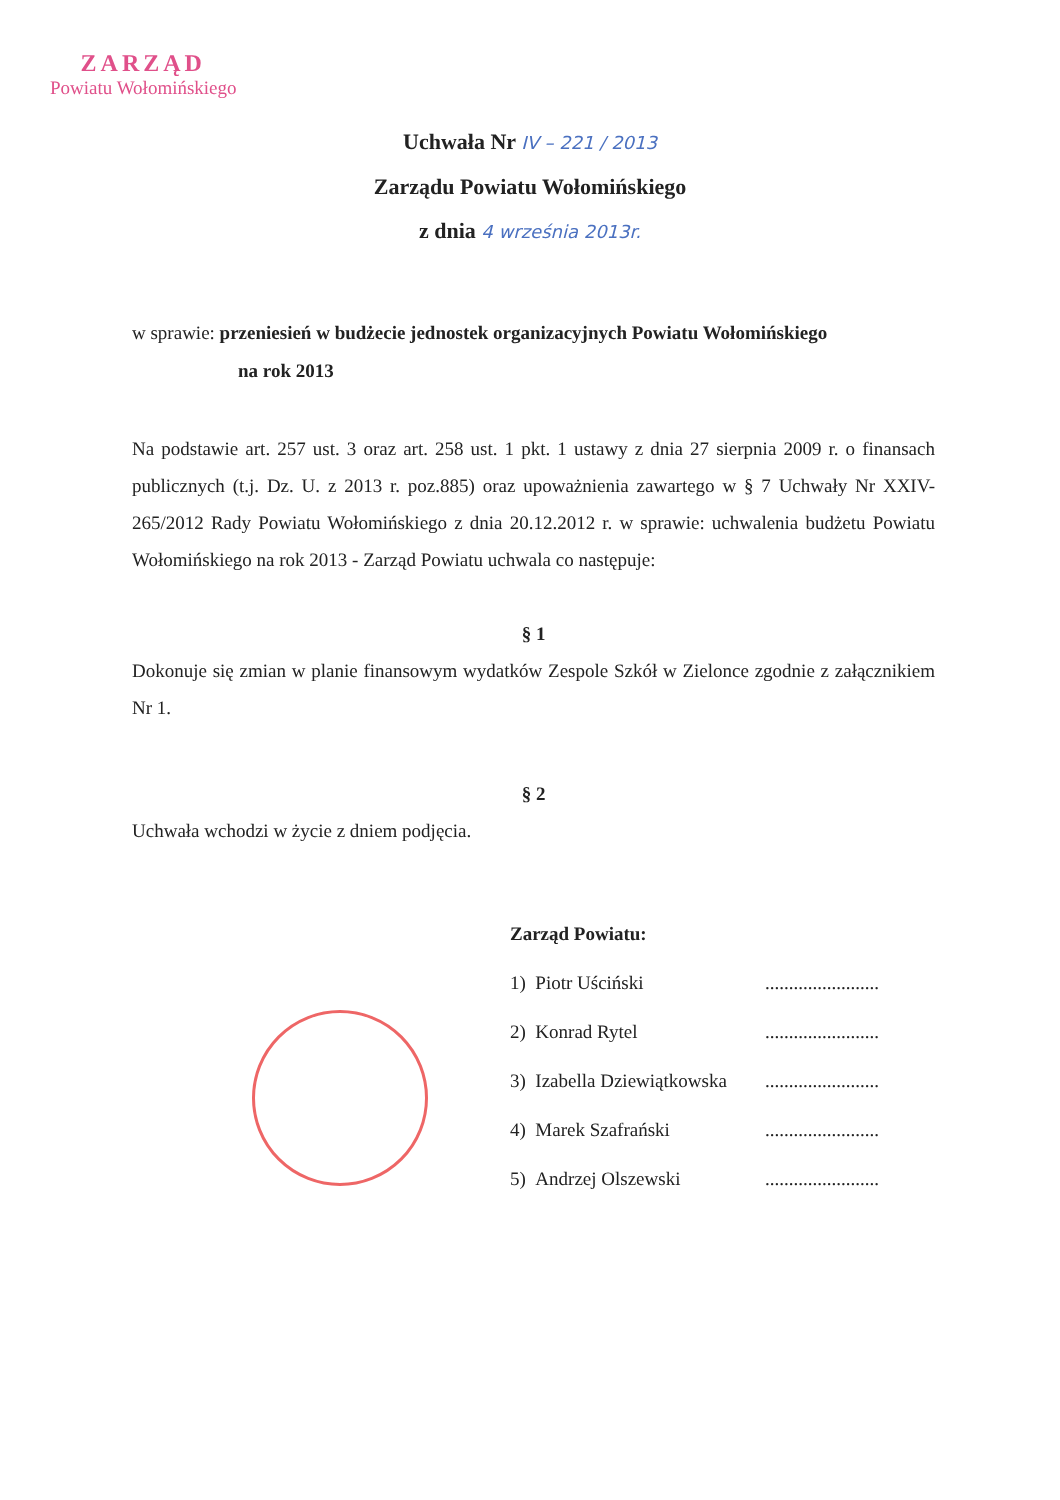ZARZĄD
Powiatu Wołomińskiego
Uchwała Nr IV – 221 / 2013
Zarządu Powiatu Wołomińskiego
z dnia 4 września 2013r.
w sprawie: przeniesień w budżecie jednostek organizacyjnych Powiatu Wołomińskiego
na rok 2013
Na podstawie art. 257 ust. 3 oraz art. 258 ust. 1 pkt. 1 ustawy z dnia 27 sierpnia 2009 r. o finansach publicznych (t.j. Dz. U. z 2013 r. poz.885) oraz upoważnienia zawartego w § 7 Uchwały Nr XXIV-265/2012 Rady Powiatu Wołomińskiego z dnia 20.12.2012 r. w sprawie: uchwalenia budżetu Powiatu Wołomińskiego na rok 2013 - Zarząd Powiatu uchwala co następuje:
§ 1
Dokonuje się zmian w planie finansowym wydatków Zespole Szkół w Zielonce zgodnie z załącznikiem Nr 1.
§ 2
Uchwała wchodzi w życie z dniem podjęcia.
Zarząd Powiatu:
1) Piotr Uściński........................
2) Konrad Rytel........................
3) Izabella Dziewiątkowska........................
4) Marek Szafrański........................
5) Andrzej Olszewski........................